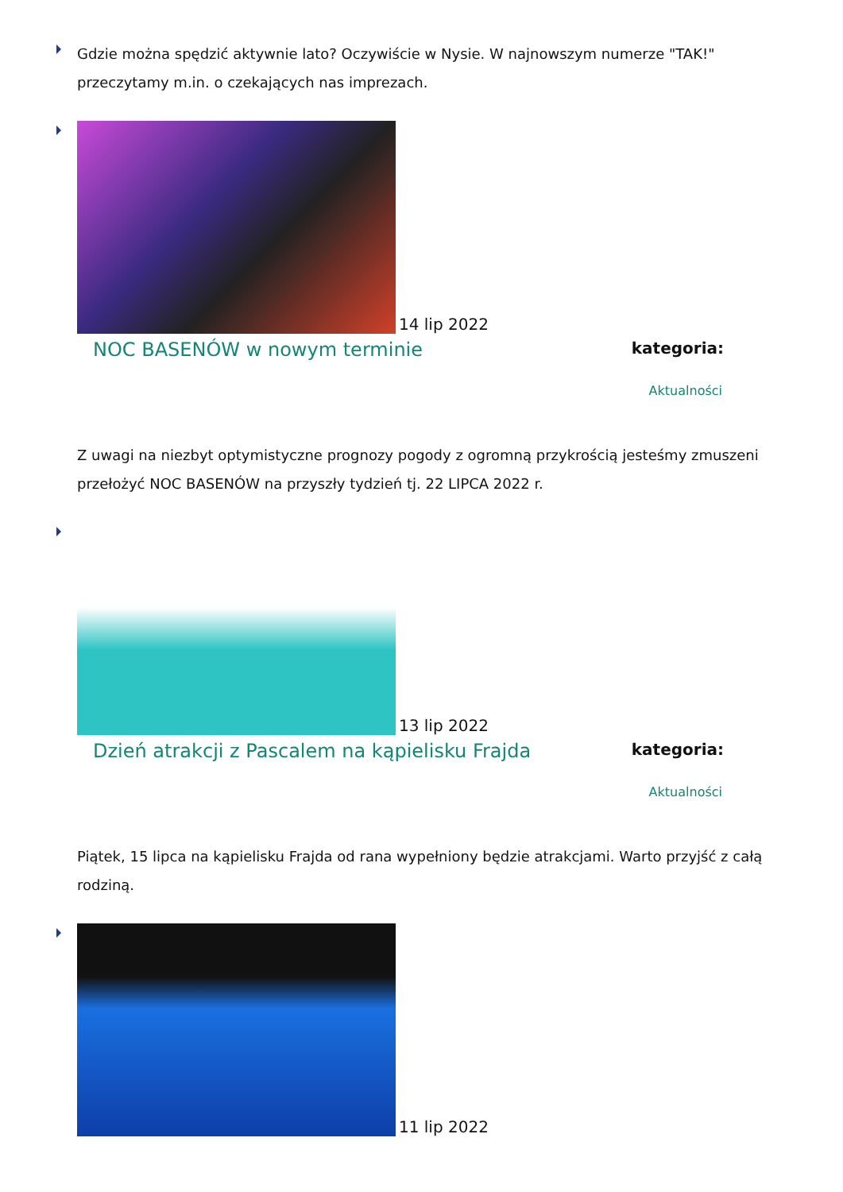Gdzie można spędzić aktywnie lato? Oczywiście w Nysie. W najnowszym numerze "TAK!" przeczytamy m.in. o czekających nas imprezach.
14 lip 2022
NOC BASENÓW w nowym terminie kategoria:
Aktualności
Z uwagi na niezbyt optymistyczne prognozy pogody z ogromną przykrością jesteśmy zmuszeni przełożyć NOC BASENÓW na przyszły tydzień tj. 22 LIPCA 2022 r.
13 lip 2022
Dzień atrakcji z Pascalem na kąpielisku Frajda kategoria:
Aktualności
Piątek, 15 lipca na kąpielisku Frajda od rana wypełniony będzie atrakcjami. Warto przyjść z całą rodziną.
11 lip 2022